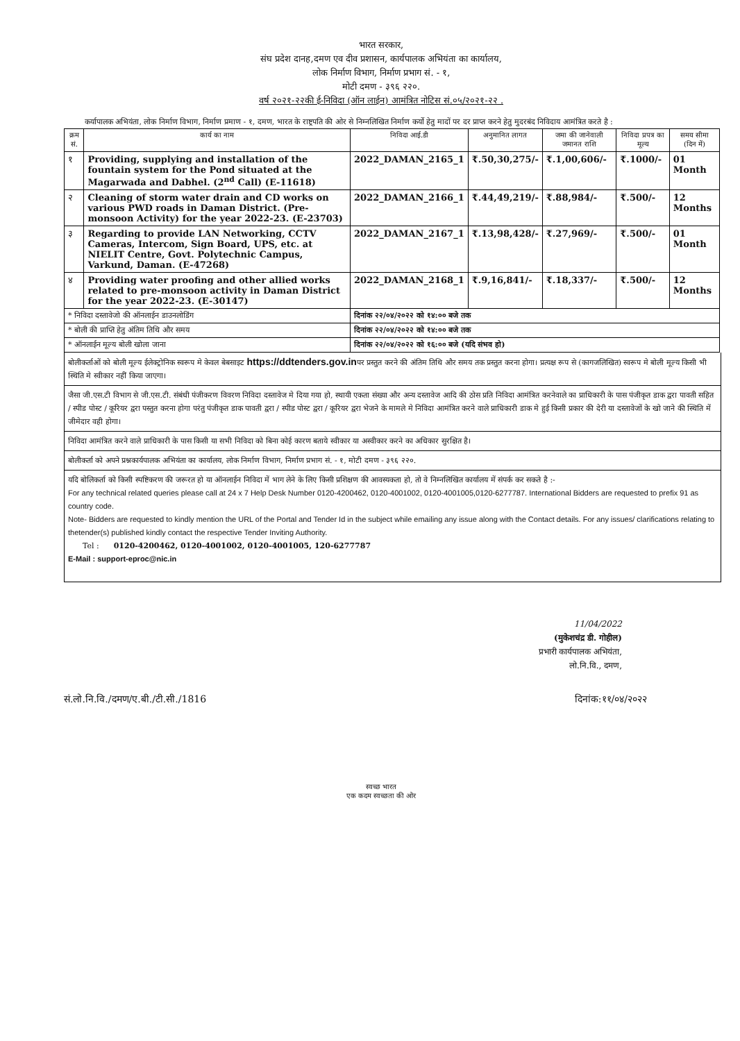भारत सरकार,
संघ प्रदेश दानह,दमण एव दीव प्रशासन, कार्यपालक अभियंता का कार्यालय,
लोक निर्माण विभाग, निर्माण प्रभाग सं. - १,
मोटी दमण - ३९६ २२०.
वर्ष २०२१-२२की ई-निविदा (ऑन लाईन) आमंत्रित नोटिस सं.०५/२०२१-२२ .
कर्यापालक अभियंता, लोक निर्माण विभाग, निर्माण प्रमाण - १, दमण, भारत के राष्ट्रपति की ओर से निम्नलिखित निर्माण कर्यो हेतु मादों पर दर प्राप्त करने हेतु मुदरबंद निविदाय आमंत्रित करते है :
| क्रम सं. | कार्य का नाम | निविदा आई.डी | अनुमानित लागत | जमा की जानेवाली जमानत राशि | निविदा प्रपत्र का मूल्य | समय सीमा (दिन में) |
| --- | --- | --- | --- | --- | --- | --- |
| १ | Providing, supplying and installation of the fountain system for the Pond situated at the Magarwada and Dabhel. (2<sup>nd</sup> Call) (E-11618) | 2022_DAMAN_2165_1 | ₹.50,30,275/- | ₹.1,00,606/- | ₹.1000/- | 01 Month |
| २ | Cleaning of storm water drain and CD works on various PWD roads in Daman District. (Pre-monsoon Activity) for the year 2022-23. (E-23703) | 2022_DAMAN_2166_1 | ₹.44,49,219/- | ₹.88,984/- | ₹.500/- | 12 Months |
| ३ | Regarding to provide LAN Networking, CCTV Cameras, Intercom, Sign Board, UPS, etc. at NIELIT Centre, Govt. Polytechnic Campus, Varkund, Daman. (E-47268) | 2022_DAMAN_2167_1 | ₹.13,98,428/- | ₹.27,969/- | ₹.500/- | 01 Month |
| ४ | Providing water proofing and other allied works related to pre-monsoon activity in Daman District for the year 2022-23. (E-30147) | 2022_DAMAN_2168_1 | ₹.9,16,841/- | ₹.18,337/- | ₹.500/- | 12 Months |
| * निविदा दस्तावेजो की ऑनलाईन डाउनलोडिंग | | दिनांक २२/०४/२०२२ को १४:०० बजे तक | | | | |
| * बोली की प्राप्ति हेतु अंतिम तिथि और समय | | दिनांक २२/०४/२०२२ को १४:०० बजे तक | | | | |
| * ऑनलाईन मूल्य बोली खोला जाना | | दिनांक २२/०४/२०२२ को १६:०० बजे (यदि संभव हो) | | | | |
बोलीकर्ताओं को बोली मूल्य ईलेक्ट्रोनिक स्वरूप मे केवल बेबसाइट https://ddtenders.gov.inपर प्रस्तुत करने की अंतिम तिथि और समय तक प्रस्तुत करना होगा। प्रत्यक्ष रूप से (कागजलिखित) स्वरूप मे बोली मूल्य किसी भी स्थिति मे स्वीकार नहीं किया जाएगा।
जैसा जी.एस.टी विभाग से जी.एस.टी. संबंधी पंजीकरण विवरण निविदा दस्तावेज मे दिया गया हो, स्थायी एकता संख्या और अन्य दस्तावेज आदि की ठोस प्रति निविदा आमंत्रित करनेवाले का प्राधिकारी के पास पंजीकृत डाक द्वरा पावती सहित / स्पीड पोस्ट / कूरियर द्वरा पस्तुत करना होगा परंतु पंजीकृत डाक पावती द्वरा / स्पीड पोस्ट द्वरा / कूरियर द्वरा भेजने के मामले मे निविदा आमंत्रित करने वाले प्राधिकारी डाक मे हुई किसी प्रकार की देरी या दस्तावेजों के खो जाने की स्थिति में जीमेदार वही होगा।
निविदा आमंत्रित करने वाले प्राधिकारी के पास किसी या सभी निविदा को बिना कोई कारण बताये स्वीकार या अस्वीकार करने का अधिकार सुरक्षित है।
बोलीकर्ता को अपने प्रश्नकार्यपालक अभियंता का कार्यालय, लोक निर्माण विभाग, निर्माण प्रभाग सं. - १, मोटी दमण - ३९६ २२०.
यदि बोलिकर्ता को किसी स्पष्टिकरण की जरूरत हो या ऑनलाईन निविदा में भाग लेने के लिए किसी प्रशिक्षण की आवस्यकता हो, तो वे निम्नलिखित कार्यालय में संपर्क कर सकते है :-
For any technical related queries please call at 24 x 7 Help Desk Number 0120-4200462, 0120-4001002, 0120-4001005,0120-6277787. International Bidders are requested to prefix 91 as country code.
Note- Bidders are requested to kindly mention the URL of the Portal and Tender Id in the subject while emailing any issue along with the Contact details. For any issues/ clarifications relating to thetender(s) published kindly contact the respective Tender Inviting Authority.
Tel : 0120-4200462, 0120-4001002, 0120-4001005, 120-6277787
E-Mail : support-eproc@nic.in
11/04/2022
(मुकेशचंद्र डी. गोहील)
प्रभारी कार्यपालक अभियंता,
लो.नि.वि., दमण,
सं.लो.नि.वि./दमण/ए.बी./टी.सी./1816 दिनांक:११/०४/२०२२
स्वच्छ भारत
एक कदम स्वच्छता की ओर